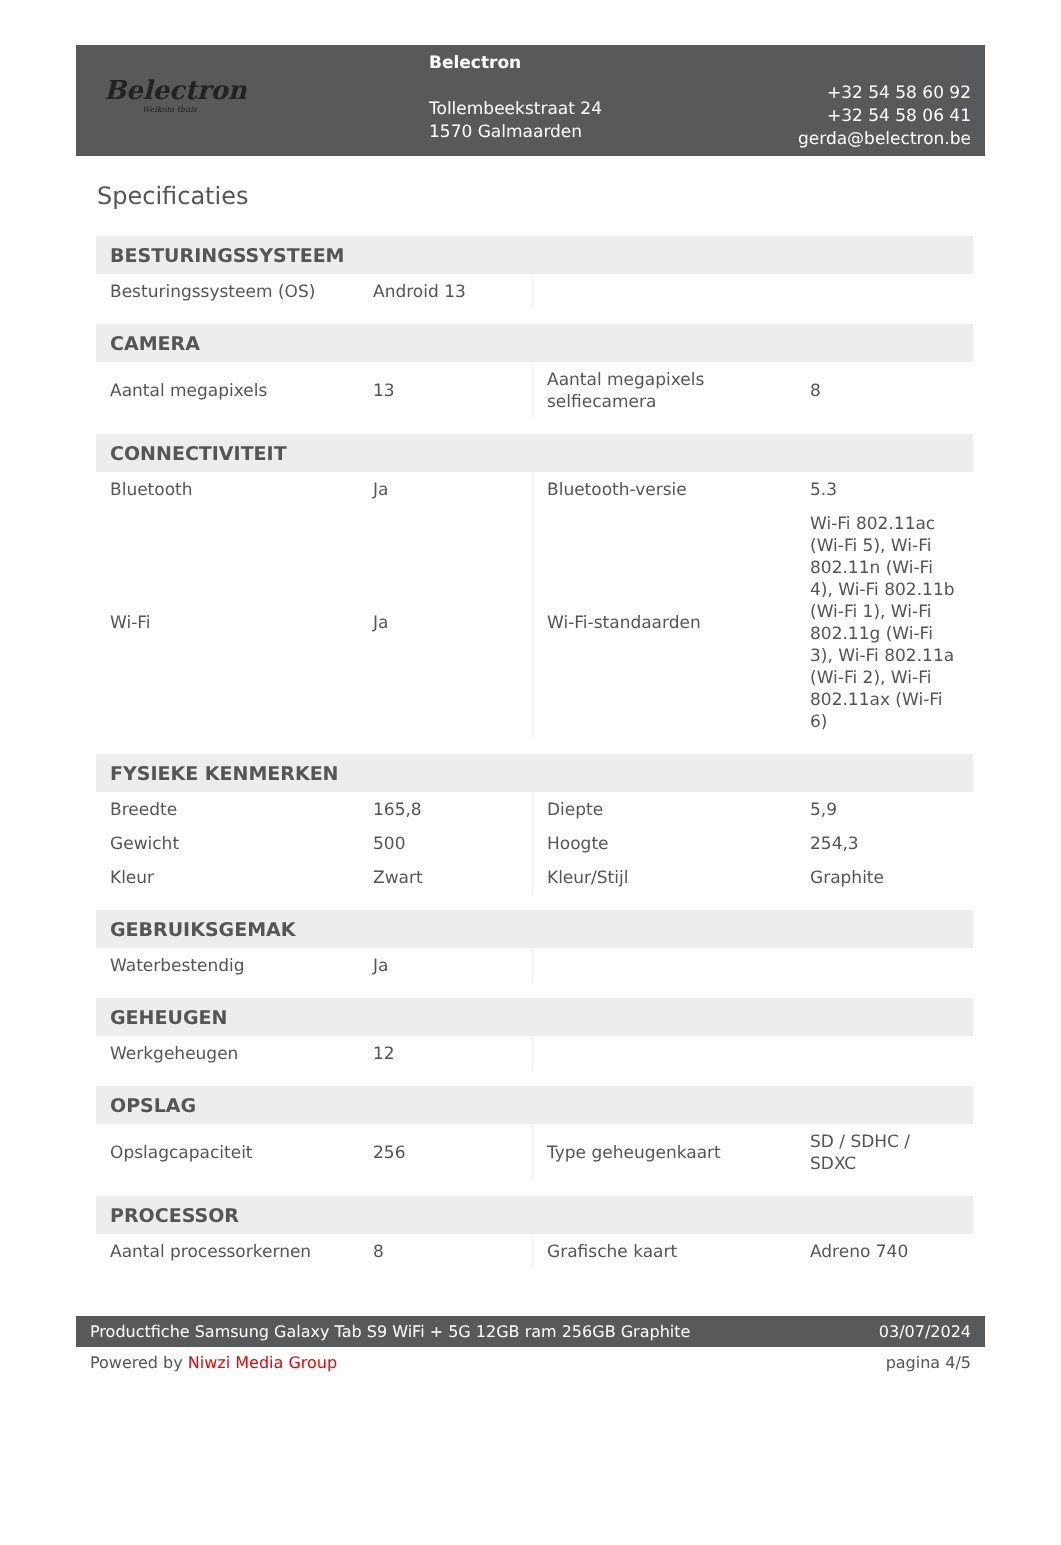Belectron
Welkom thuis
Belectron
Tollembeekstraat 24
1570 Galmaarden
+32 54 58 60 92
+32 54 58 06 41
gerda@belectron.be
Specificaties
| BESTURINGSSYSTEEM | | | |
| --- | --- | --- | --- |
| Besturingssysteem (OS) | Android 13 | | |
| CAMERA | | | |
| Aantal megapixels | 13 | Aantal megapixels selfiecamera | 8 |
| CONNECTIVITEIT | | | |
| Bluetooth | Ja | Bluetooth-versie | 5.3 |
| Wi-Fi | Ja | Wi-Fi-standaarden | Wi-Fi 802.11ac (Wi-Fi 5), Wi-Fi 802.11n (Wi-Fi 4), Wi-Fi 802.11b (Wi-Fi 1), Wi-Fi 802.11g (Wi-Fi 3), Wi-Fi 802.11a (Wi-Fi 2), Wi-Fi 802.11ax (Wi-Fi 6) |
| FYSIEKE KENMERKEN | | | |
| Breedte | 165,8 | Diepte | 5,9 |
| Gewicht | 500 | Hoogte | 254,3 |
| Kleur | Zwart | Kleur/Stijl | Graphite |
| GEBRUIKSGEMAK | | | |
| Waterbestendig | Ja | | |
| GEHEUGEN | | | |
| Werkgeheugen | 12 | | |
| OPSLAG | | | |
| Opslagcapaciteit | 256 | Type geheugenkaart | SD / SDHC / SDXC |
| PROCESSOR | | | |
| Aantal processorkernen | 8 | Grafische kaart | Adreno 740 |
Productfiche Samsung Galaxy Tab S9 WiFi + 5G 12GB ram 256GB Graphite 03/07/2024
Powered by Niwzi Media Group pagina 4/5